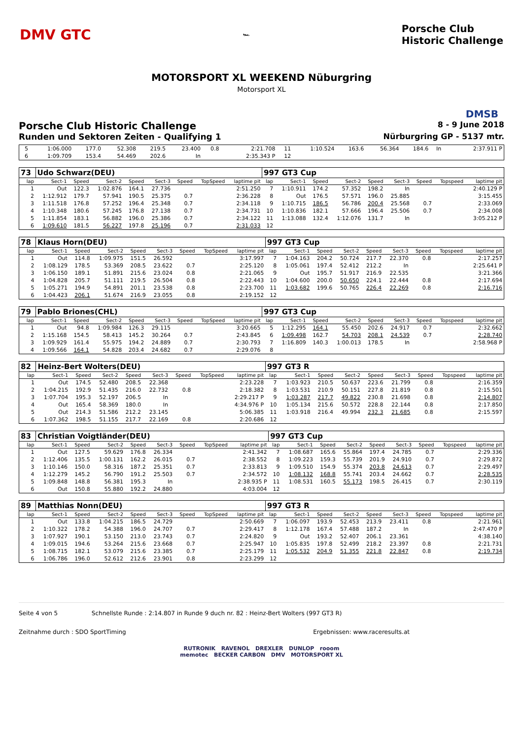DMV GTC 🏎 Porsche Club
Historic Challenge
MOTORSPORT XL WEEKEND Nüburgring
Motorsport XL
DMSB
Porsche Club Historic Challenge 8 - 9 June 2018
Runden und Sektoren Zeiten - Qualifying 1 Nürburgring GP - 5137 mtr.
| 5 | 1:06.000 | 177.0 | 52.308 | 219.5 | 23.400 | 0.8 | | 2:21.708 | 11 | 1:10.524 | 163.6 | 56.364 | 184.6 | In | | | 2:37.911 P |
| 6 | 1:09.709 | 153.4 | 54.469 | 202.6 | In | | | 2:35.343 P | 12 | | | | | | | | |
| 73 | Udo Schwarz(DEU) | | | | | | | | 997 GT3 Cup | | | | | | | | |
| lap | Sect-1 | Speed | Sect-2 | Speed | Sect-3 | Speed | TopSpeed | laptime pit | lap | Sect-1 | Speed | Sect-2 | Speed | Sect-3 | Speed | Topspeed | laptime pit |
| 1 | Out | 122.3 | 1:02.876 | 164.1 | 27.736 | | | 2:51.250 | 7 | 1:10.911 | 174.2 | 57.352 | 198.2 | In | | | 2:40.129 P |
| 2 | 1:12.912 | 179.7 | 57.941 | 190.5 | 25.375 | 0.7 | | 2:36.228 | 8 | Out | 176.5 | 57.571 | 196.0 | 25.885 | | | 3:15.455 |
| 3 | 1:11.518 | 176.8 | 57.252 | 196.4 | 25.348 | 0.7 | | 2:34.118 | 9 | 1:10.715 | 186.5 | 56.786 | 200.4 | 25.568 | 0.7 | | 2:33.069 |
| 4 | 1:10.348 | 180.6 | 57.245 | 176.8 | 27.138 | 0.7 | | 2:34.731 | 10 | 1:10.836 | 182.1 | 57.666 | 196.4 | 25.506 | 0.7 | | 2:34.008 |
| 5 | 1:11.854 | 183.1 | 56.882 | 196.0 | 25.386 | 0.7 | | 2:34.122 | 11 | 1:13.088 | 132.4 | 1:12.076 | 131.7 | In | | | 3:05.212 P |
| 6 | 1:09.610 | 181.5 | 56.227 | 197.8 | 25.196 | 0.7 | | 2:31.033 | 12 | | | | | | | | |
| 78 | Klaus Horn(DEU) | | | | | | | | 997 GT3 Cup | | | | | | | | |
| lap | Sect-1 | Speed | Sect-2 | Speed | Sect-3 | Speed | TopSpeed | laptime pit | lap | Sect-1 | Speed | Sect-2 | Speed | Sect-3 | Speed | Topspeed | laptime pit |
| 1 | Out | 114.8 | 1:09.975 | 151.5 | 26.592 | | | 3:17.997 | 7 | 1:04.163 | 204.2 | 50.724 | 217.7 | 22.370 | 0.8 | | 2:17.257 |
| 2 | 1:08.129 | 178.5 | 53.369 | 208.5 | 23.622 | 0.7 | | 2:25.120 | 8 | 1:05.061 | 197.4 | 52.412 | 212.2 | In | | | 2:25.641 P |
| 3 | 1:06.150 | 189.1 | 51.891 | 215.6 | 23.024 | 0.8 | | 2:21.065 | 9 | Out | 195.7 | 51.917 | 216.9 | 22.535 | | | 3:21.366 |
| 4 | 1:04.828 | 205.7 | 51.111 | 219.5 | 26.504 | 0.8 | | 2:22.443 | 10 | 1:04.600 | 200.0 | 50.650 | 224.1 | 22.444 | 0.8 | | 2:17.694 |
| 5 | 1:05.271 | 194.9 | 54.891 | 201.1 | 23.538 | 0.8 | | 2:23.700 | 11 | 1:03.682 | 199.6 | 50.765 | 226.4 | 22.269 | 0.8 | | 2:16.716 |
| 6 | 1:04.423 | 206.1 | 51.674 | 216.9 | 23.055 | 0.8 | | 2:19.152 | 12 | | | | | | | | |
| 79 | Pablo Briones(CHL) | | | | | | | | 997 GT3 Cup | | | | | | | | |
| lap | Sect-1 | Speed | Sect-2 | Speed | Sect-3 | Speed | TopSpeed | laptime pit | lap | Sect-1 | Speed | Sect-2 | Speed | Sect-3 | Speed | Topspeed | laptime pit |
| 1 | Out | 94.8 | 1:09.984 | 126.3 | 29.115 | | | 3:20.665 | 5 | 1:12.295 | 164.1 | 55.450 | 202.6 | 24.917 | 0.7 | | 2:32.662 |
| 2 | 1:15.168 | 154.5 | 58.413 | 145.2 | 30.264 | 0.7 | | 2:43.845 | 6 | 1:09.498 | 162.7 | 54.703 | 208.1 | 24.539 | 0.7 | | 2:28.740 |
| 3 | 1:09.929 | 161.4 | 55.975 | 194.2 | 24.889 | 0.7 | | 2:30.793 | 7 | 1:16.809 | 140.3 | 1:00.013 | 178.5 | In | | | 2:58.968 P |
| 4 | 1:09.566 | 164.1 | 54.828 | 203.4 | 24.682 | 0.7 | | 2:29.076 | 8 | | | | | | | | |
| 82 | Heinz-Bert Wolters(DEU) | | | | | | | | 997 GT3 R | | | | | | | | |
| lap | Sect-1 | Speed | Sect-2 | Speed | Sect-3 | Speed | TopSpeed | laptime pit | lap | Sect-1 | Speed | Sect-2 | Speed | Sect-3 | Speed | Topspeed | laptime pit |
| 1 | Out | 174.5 | 52.480 | 208.5 | 22.368 | | | 2:23.228 | 7 | 1:03.923 | 210.5 | 50.637 | 223.6 | 21.799 | 0.8 | | 2:16.359 |
| 2 | 1:04.215 | 192.9 | 51.435 | 216.0 | 22.732 | 0.8 | | 2:18.382 | 8 | 1:03.531 | 210.9 | 50.151 | 227.8 | 21.819 | 0.8 | | 2:15.501 |
| 3 | 1:07.704 | 195.3 | 52.197 | 206.5 | In | | | 2:29.217 P | 9 | 1:03.287 | 217.7 | 49.822 | 230.8 | 21.698 | 0.8 | | 2:14.807 |
| 4 | Out | 165.4 | 58.369 | 180.0 | In | | | 4:34.976 P | 10 | 1:05.134 | 215.6 | 50.572 | 228.8 | 22.144 | 0.8 | | 2:17.850 |
| 5 | Out | 214.3 | 51.586 | 212.2 | 23.145 | | | 5:06.385 | 11 | 1:03.918 | 216.4 | 49.994 | 232.3 | 21.685 | 0.8 | | 2:15.597 |
| 6 | 1:07.362 | 198.5 | 51.155 | 217.7 | 22.169 | 0.8 | | 2:20.686 | 12 | | | | | | | | |
| 83 | Christian Voigtländer(DEU) | | | | | | | | 997 GT3 Cup | | | | | | | | |
| lap | Sect-1 | Speed | Sect-2 | Speed | Sect-3 | Speed | TopSpeed | laptime pit | lap | Sect-1 | Speed | Sect-2 | Speed | Sect-3 | Speed | Topspeed | laptime pit |
| 1 | Out | 127.5 | 59.629 | 176.8 | 26.334 | | | 2:41.342 | 7 | 1:08.687 | 165.6 | 55.864 | 197.4 | 24.785 | 0.7 | | 2:29.336 |
| 2 | 1:12.406 | 135.5 | 1:00.131 | 162.2 | 26.015 | 0.7 | | 2:38.552 | 8 | 1:09.223 | 159.3 | 55.739 | 201.9 | 24.910 | 0.7 | | 2:29.872 |
| 3 | 1:10.146 | 150.0 | 58.316 | 187.2 | 25.351 | 0.7 | | 2:33.813 | 9 | 1:09.510 | 154.9 | 55.374 | 203.8 | 24.613 | 0.7 | | 2:29.497 |
| 4 | 1:12.279 | 145.2 | 56.790 | 191.2 | 25.503 | 0.7 | | 2:34.572 | 10 | 1:08.132 | 168.8 | 55.741 | 203.4 | 24.662 | 0.7 | | 2:28.535 |
| 5 | 1:09.848 | 148.8 | 56.381 | 195.3 | In | | | 2:38.935 P | 11 | 1:08.531 | 160.5 | 55.173 | 198.5 | 26.415 | 0.7 | | 2:30.119 |
| 6 | Out | 150.8 | 55.880 | 192.2 | 24.880 | | | 4:03.004 | 12 | | | | | | | | |
| 89 | Matthias Nonn(DEU) | | | | | | | | 997 GT3 R | | | | | | | | |
| lap | Sect-1 | Speed | Sect-2 | Speed | Sect-3 | Speed | TopSpeed | laptime pit | lap | Sect-1 | Speed | Sect-2 | Speed | Sect-3 | Speed | Topspeed | laptime pit |
| 1 | Out | 133.8 | 1:04.215 | 186.5 | 24.729 | | | 2:50.669 | 7 | 1:06.097 | 193.9 | 52.453 | 213.9 | 23.411 | 0.8 | | 2:21.961 |
| 2 | 1:10.322 | 178.2 | 54.388 | 196.0 | 24.707 | 0.7 | | 2:29.417 | 8 | 1:12.178 | 167.4 | 57.488 | 187.2 | In | | | 2:47.470 P |
| 3 | 1:07.927 | 190.1 | 53.150 | 213.0 | 23.743 | 0.7 | | 2:24.820 | 9 | Out | 193.2 | 52.407 | 206.1 | 23.361 | | | 4:38.140 |
| 4 | 1:09.015 | 194.6 | 53.264 | 215.6 | 23.668 | 0.7 | | 2:25.947 | 10 | 1:05.835 | 197.8 | 52.499 | 218.2 | 23.397 | 0.8 | | 2:21.731 |
| 5 | 1:08.715 | 182.1 | 53.079 | 215.6 | 23.385 | 0.7 | | 2:25.179 | 11 | 1:05.532 | 204.9 | 51.355 | 221.8 | 22.847 | 0.8 | | 2:19.734 |
| 6 | 1:06.786 | 196.0 | 52.612 | 212.6 | 23.901 | 0.8 | | 2:23.299 | 12 | | | | | | | | |
Seite 4 von 5 Schnellste Runde : 2:14.807 in Runde 9 duch nr. 82 : Heinz-Bert Wolters (997 GT3 R)
Zeitnahme durch : SDO SportTiming Ergebnissen: www.raceresults.at
RUTRONIK RAVENOL DREXLER DUNLOP rooom
memotec BECKER CARBON DMV MOTORSPORT XL